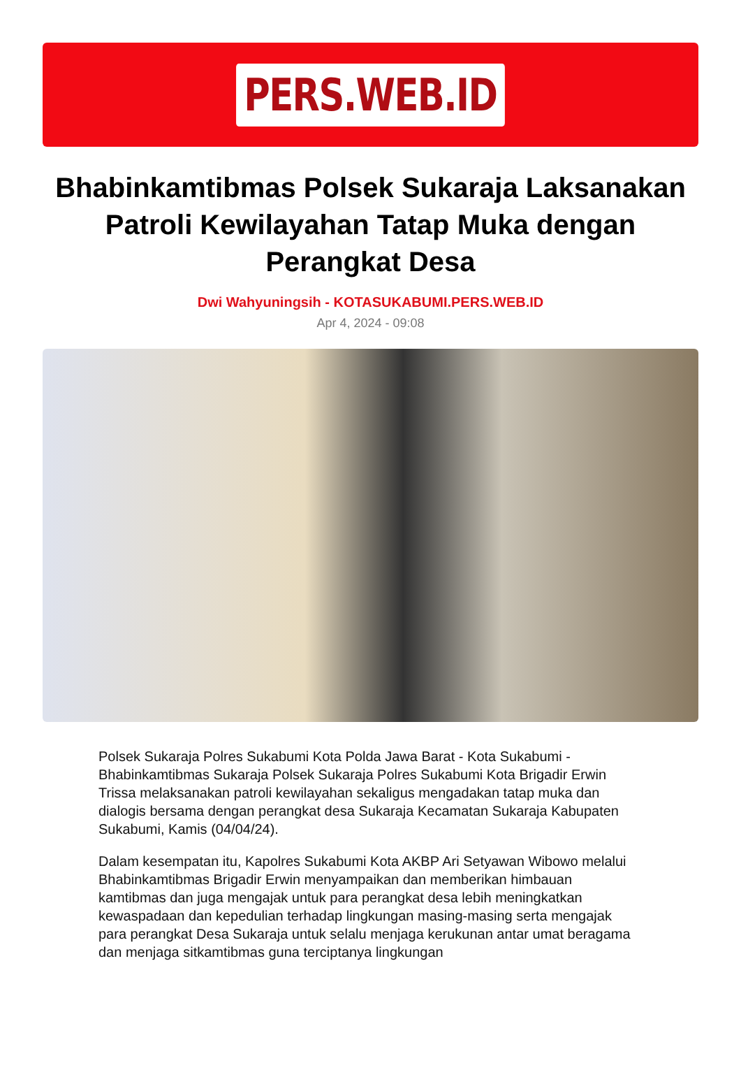PERS.WEB.ID
Bhabinkamtibmas Polsek Sukaraja Laksanakan Patroli Kewilayahan Tatap Muka dengan Perangkat Desa
Dwi Wahyuningsih - KOTASUKABUMI.PERS.WEB.ID
Apr 4, 2024 - 09:08
Polsek Sukaraja Polres Sukabumi Kota Polda Jawa Barat - Kota Sukabumi - Bhabinkamtibmas Sukaraja Polsek Sukaraja Polres Sukabumi Kota Brigadir Erwin Trissa melaksanakan patroli kewilayahan sekaligus mengadakan tatap muka dan dialogis bersama dengan perangkat desa Sukaraja Kecamatan Sukaraja Kabupaten Sukabumi, Kamis (04/04/24).
Dalam kesempatan itu, Kapolres Sukabumi Kota AKBP Ari Setyawan Wibowo melalui Bhabinkamtibmas Brigadir Erwin menyampaikan dan memberikan himbauan kamtibmas dan juga mengajak untuk para perangkat desa lebih meningkatkan kewaspadaan dan kepedulian terhadap lingkungan masing-masing serta mengajak para perangkat Desa Sukaraja untuk selalu menjaga kerukunan antar umat beragama dan menjaga sitkamtibmas guna terciptanya lingkungan